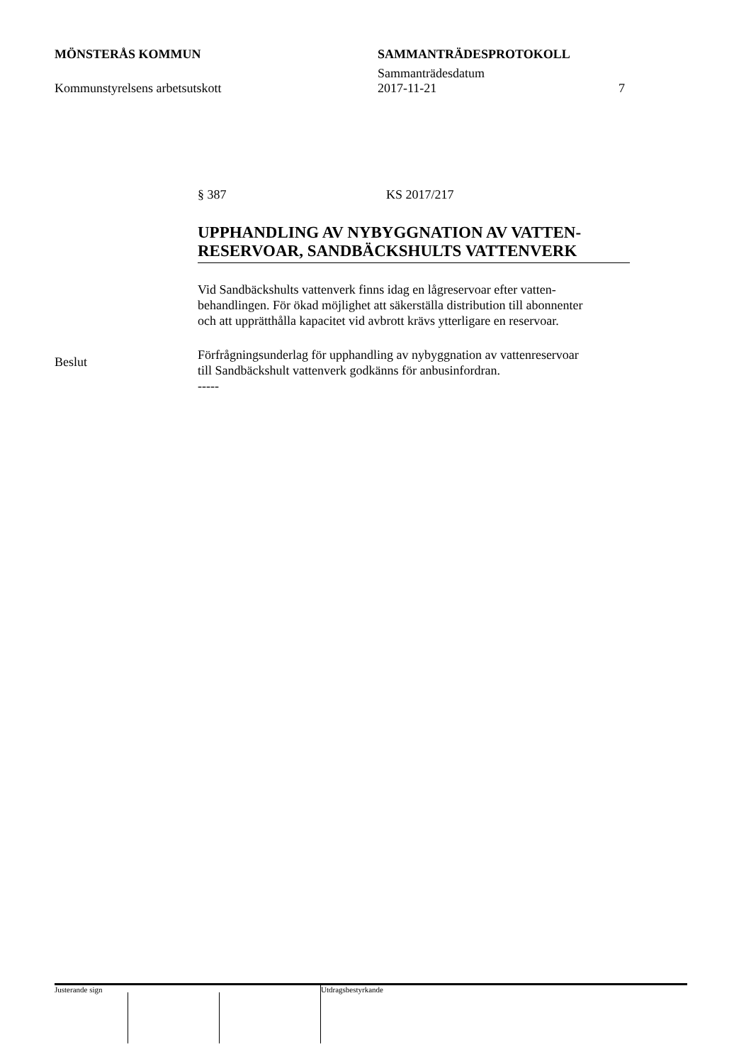MÖNSTERÅS KOMMUN SAMMANTRÄDESPROTOKOLL
Sammanträdesdatum
Kommunstyrelsens arbetsutskott 2017-11-21 7
§ 387 KS 2017/217
UPPHANDLING AV NYBYGGNATION AV VATTEN-
RESERVOAR, SANDBÄCKSHULTS VATTENVERK
Vid Sandbäckshults vattenverk finns idag en lågreservoar efter vatten-
behandlingen. För ökad möjlighet att säkerställa distribution till abonnenter
och att upprätthålla kapacitet vid avbrott krävs ytterligare en reservoar.
Förfrågningsunderlag för upphandling av nybyggnation av vattenreservoar
till Sandbäckshult vattenverk godkänns för anbusinfordran.
-----
Beslut
Justerande sign Utdragsbestyrkande